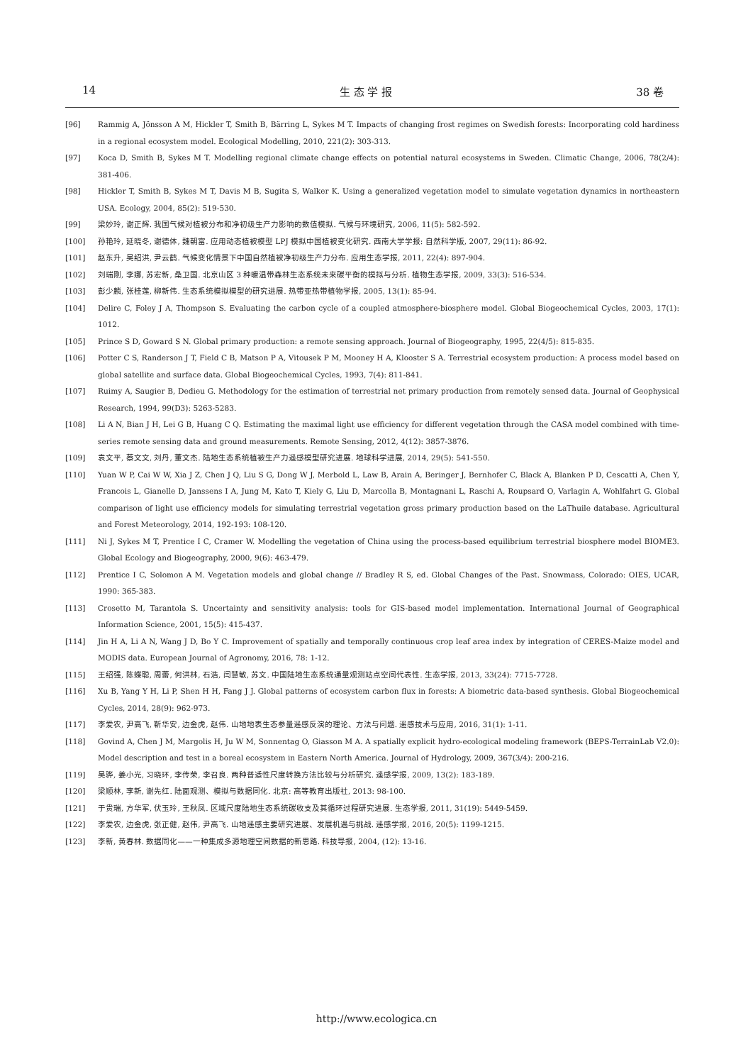14 生 态 学 报 38 卷
[96] Rammig A, Jönsson A M, Hickler T, Smith B, Bärring L, Sykes M T. Impacts of changing frost regimes on Swedish forests: Incorporating cold hardiness in a regional ecosystem model. Ecological Modelling, 2010, 221(2): 303-313.
[97] Koca D, Smith B, Sykes M T. Modelling regional climate change effects on potential natural ecosystems in Sweden. Climatic Change, 2006, 78(2/4): 381-406.
[98] Hickler T, Smith B, Sykes M T, Davis M B, Sugita S, Walker K. Using a generalized vegetation model to simulate vegetation dynamics in northeastern USA. Ecology, 2004, 85(2): 519-530.
[99] 梁妙玲, 谢正辉. 我国气候对植被分布和净初级生产力影响的数值模拟. 气候与环境研究, 2006, 11(5): 582-592.
[100] 孙艳玲, 延晓冬, 谢德体, 魏朝富. 应用动态植被模型 LPJ 模拟中国植被变化研究. 西南大学学报: 自然科学版, 2007, 29(11): 86-92.
[101] 赵东升, 吴绍洪, 尹云鹤. 气候变化情景下中国自然植被净初级生产力分布. 应用生态学报, 2011, 22(4): 897-904.
[102] 刘瑞刚, 李娜, 苏宏新, 桑卫国. 北京山区 3 种暖温带森林生态系统未来碳平衡的模拟与分析. 植物生态学报, 2009, 33(3): 516-534.
[103] 彭少麟, 张桂莲, 柳新伟. 生态系统模拟模型的研究进展. 热带亚热带植物学报, 2005, 13(1): 85-94.
[104] Delire C, Foley J A, Thompson S. Evaluating the carbon cycle of a coupled atmosphere-biosphere model. Global Biogeochemical Cycles, 2003, 17(1): 1012.
[105] Prince S D, Goward S N. Global primary production: a remote sensing approach. Journal of Biogeography, 1995, 22(4/5): 815-835.
[106] Potter C S, Randerson J T, Field C B, Matson P A, Vitousek P M, Mooney H A, Klooster S A. Terrestrial ecosystem production: A process model based on global satellite and surface data. Global Biogeochemical Cycles, 1993, 7(4): 811-841.
[107] Ruimy A, Saugier B, Dedieu G. Methodology for the estimation of terrestrial net primary production from remotely sensed data. Journal of Geophysical Research, 1994, 99(D3): 5263-5283.
[108] Li A N, Bian J H, Lei G B, Huang C Q. Estimating the maximal light use efficiency for different vegetation through the CASA model combined with time-series remote sensing data and ground measurements. Remote Sensing, 2012, 4(12): 3857-3876.
[109] 袁文平, 蔡文文, 刘丹, 董文杰. 陆地生态系统植被生产力遥感模型研究进展. 地球科学进展, 2014, 29(5): 541-550.
[110] Yuan W P, Cai W W, Xia J Z, Chen J Q, Liu S G, Dong W J, Merbold L, Law B, Arain A, Beringer J, Bernhofer C, Black A, Blanken P D, Cescatti A, Chen Y, Francois L, Gianelle D, Janssens I A, Jung M, Kato T, Kiely G, Liu D, Marcolla B, Montagnani L, Raschi A, Roupsard O, Varlagin A, Wohlfahrt G. Global comparison of light use efficiency models for simulating terrestrial vegetation gross primary production based on the LaThuile database. Agricultural and Forest Meteorology, 2014, 192-193: 108-120.
[111] Ni J, Sykes M T, Prentice I C, Cramer W. Modelling the vegetation of China using the process-based equilibrium terrestrial biosphere model BIOME3. Global Ecology and Biogeography, 2000, 9(6): 463-479.
[112] Prentice I C, Solomon A M. Vegetation models and global change // Bradley R S, ed. Global Changes of the Past. Snowmass, Colorado: OIES, UCAR, 1990: 365-383.
[113] Crosetto M, Tarantola S. Uncertainty and sensitivity analysis: tools for GIS-based model implementation. International Journal of Geographical Information Science, 2001, 15(5): 415-437.
[114] Jin H A, Li A N, Wang J D, Bo Y C. Improvement of spatially and temporally continuous crop leaf area index by integration of CERES-Maize model and MODIS data. European Journal of Agronomy, 2016, 78: 1-12.
[115] 王绍强, 陈蝶聪, 周蕾, 何洪林, 石浩, 闫慧敏, 苏文. 中国陆地生态系统通量观测站点空间代表性. 生态学报, 2013, 33(24): 7715-7728.
[116] Xu B, Yang Y H, Li P, Shen H H, Fang J J. Global patterns of ecosystem carbon flux in forests: A biometric data-based synthesis. Global Biogeochemical Cycles, 2014, 28(9): 962-973.
[117] 李爱农, 尹高飞, 靳华安, 边金虎, 赵伟. 山地地表生态参量遥感反演的理论、方法与问题. 遥感技术与应用, 2016, 31(1): 1-11.
[118] Govind A, Chen J M, Margolis H, Ju W M, Sonnentag O, Giasson M A. A spatially explicit hydro-ecological modeling framework (BEPS-TerrainLab V2.0): Model description and test in a boreal ecosystem in Eastern North America. Journal of Hydrology, 2009, 367(3/4): 200-216.
[119] 吴骅, 姜小光, 习晓环, 李传荣, 李召良. 两种普适性尺度转换方法比较与分析研究. 遥感学报, 2009, 13(2): 183-189.
[120] 梁顺林, 李新, 谢先红. 陆面观测、模拟与数据同化. 北京: 高等教育出版社, 2013: 98-100.
[121] 于贵瑞, 方华军, 伏玉玲, 王秋凤. 区域尺度陆地生态系统碳收支及其循环过程研究进展. 生态学报, 2011, 31(19): 5449-5459.
[122] 李爱农, 边金虎, 张正健, 赵伟, 尹高飞. 山地遥感主要研究进展、发展机遇与挑战. 遥感学报, 2016, 20(5): 1199-1215.
[123] 李新, 黄春林. 数据同化——一种集成多源地理空间数据的新思路. 科技导报, 2004, (12): 13-16.
http://www.ecologica.cn